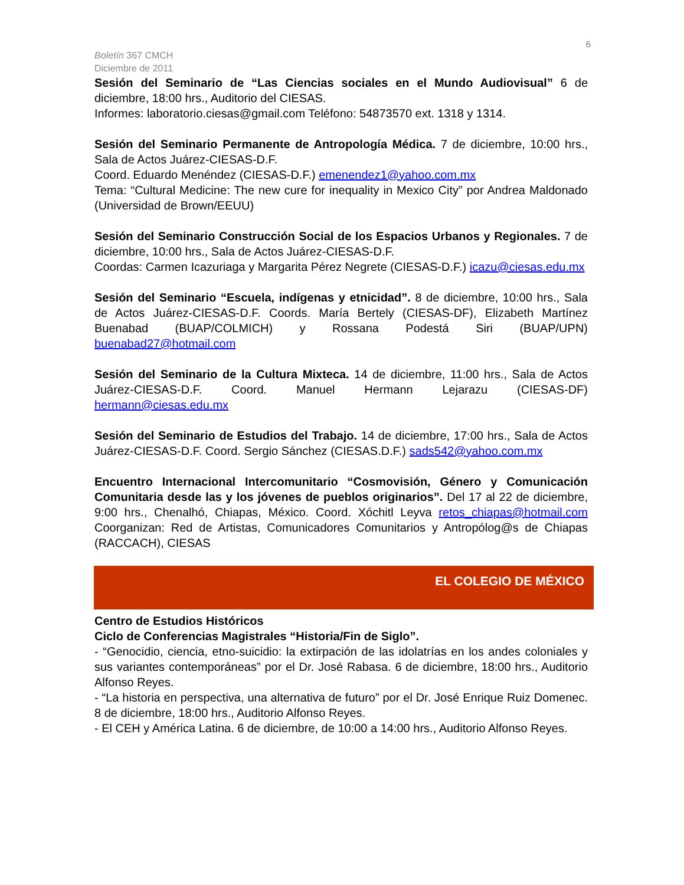6
Boletín 367 CMCH
Diciembre de 2011
Sesión del Seminario de “Las Ciencias sociales en el Mundo Audiovisual” 6 de diciembre, 18:00 hrs., Auditorio del CIESAS.
Informes: laboratorio.ciesas@gmail.com Teléfono: 54873570 ext. 1318 y 1314.
Sesión del Seminario Permanente de Antropología Médica. 7 de diciembre, 10:00 hrs., Sala de Actos Juárez-CIESAS-D.F.
Coord. Eduardo Menéndez (CIESAS-D.F.) emenendez1@yahoo.com.mx
Tema: “Cultural Medicine: The new cure for inequality in Mexico City” por Andrea Maldonado (Universidad de Brown/EEUU)
Sesión del Seminario Construcción Social de los Espacios Urbanos y Regionales. 7 de diciembre, 10:00 hrs., Sala de Actos Juárez-CIESAS-D.F.
Coordas: Carmen Icazuriaga y Margarita Pérez Negrete (CIESAS-D.F.) icazu@ciesas.edu.mx
Sesión del Seminario “Escuela, indígenas y etnicidad”. 8 de diciembre, 10:00 hrs., Sala de Actos Juárez-CIESAS-D.F. Coords. María Bertely (CIESAS-DF), Elizabeth Martínez Buenabad (BUAP/COLMICH) y Rossana Podestá Siri (BUAP/UPN) buenabad27@hotmail.com
Sesión del Seminario de la Cultura Mixteca. 14 de diciembre, 11:00 hrs., Sala de Actos Juárez-CIESAS-D.F. Coord. Manuel Hermann Lejarazu (CIESAS-DF) hermann@ciesas.edu.mx
Sesión del Seminario de Estudios del Trabajo. 14 de diciembre, 17:00 hrs., Sala de Actos Juárez-CIESAS-D.F. Coord. Sergio Sánchez (CIESAS.D.F.) sads542@yahoo.com.mx
Encuentro Internacional Intercomunitario “Cosmovisión, Género y Comunicación Comunitaria desde las y los jóvenes de pueblos originarios”. Del 17 al 22 de diciembre, 9:00 hrs., Chenalhó, Chiapas, México. Coord. Xóchitl Leyva retos_chiapas@hotmail.com Coorganizan: Red de Artistas, Comunicadores Comunitarios y Antropólog@s de Chiapas (RACCACH), CIESAS
EL COLEGIO DE MÉXICO
Centro de Estudios Históricos
Ciclo de Conferencias Magistrales “Historia/Fin de Siglo”.
- “Genocidio, ciencia, etno-suicidio: la extirpación de las idolatrías en los andes coloniales y sus variantes contemporáneas” por el Dr. José Rabasa. 6 de diciembre, 18:00 hrs., Auditorio Alfonso Reyes.
- “La historia en perspectiva, una alternativa de futuro” por el Dr. José Enrique Ruiz Domenec. 8 de diciembre, 18:00 hrs., Auditorio Alfonso Reyes.
- El CEH y América Latina. 6 de diciembre, de 10:00 a 14:00 hrs., Auditorio Alfonso Reyes.